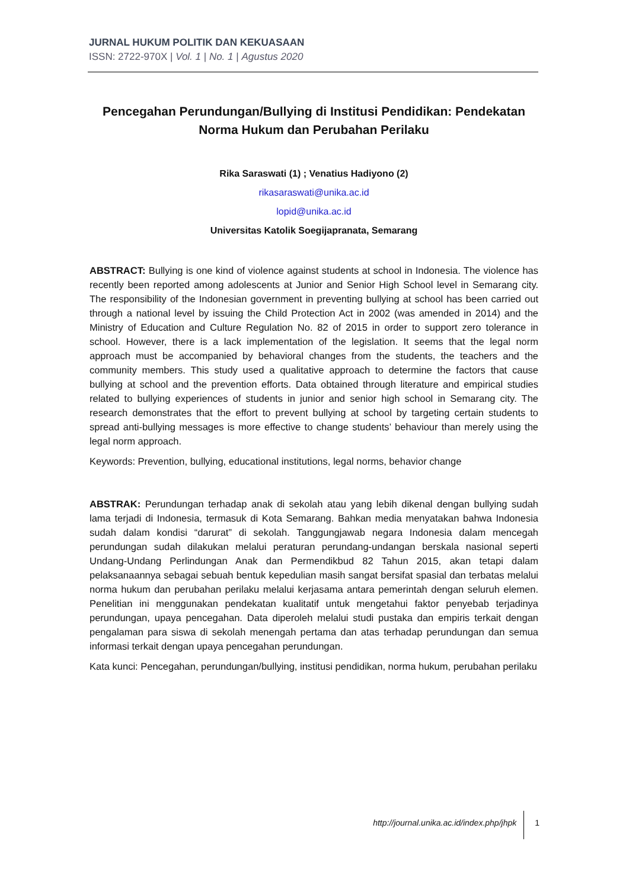JURNAL HUKUM POLITIK DAN KEKUASAAN
ISSN: 2722-970X | Vol. 1 | No. 1 | Agustus 2020
Pencegahan Perundungan/Bullying di Institusi Pendidikan: Pendekatan Norma Hukum dan Perubahan Perilaku
Rika Saraswati (1) ; Venatius Hadiyono (2)
rikasaraswati@unika.ac.id
lopid@unika.ac.id
Universitas Katolik Soegijapranata, Semarang
ABSTRACT: Bullying is one kind of violence against students at school in Indonesia. The violence has recently been reported among adolescents at Junior and Senior High School level in Semarang city. The responsibility of the Indonesian government in preventing bullying at school has been carried out through a national level by issuing the Child Protection Act in 2002 (was amended in 2014) and the Ministry of Education and Culture Regulation No. 82 of 2015 in order to support zero tolerance in school. However, there is a lack implementation of the legislation. It seems that the legal norm approach must be accompanied by behavioral changes from the students, the teachers and the community members. This study used a qualitative approach to determine the factors that cause bullying at school and the prevention efforts. Data obtained through literature and empirical studies related to bullying experiences of students in junior and senior high school in Semarang city. The research demonstrates that the effort to prevent bullying at school by targeting certain students to spread anti-bullying messages is more effective to change students’ behaviour than merely using the legal norm approach.
Keywords: Prevention, bullying, educational institutions, legal norms, behavior change
ABSTRAK: Perundungan terhadap anak di sekolah atau yang lebih dikenal dengan bullying sudah lama terjadi di Indonesia, termasuk di Kota Semarang. Bahkan media menyatakan bahwa Indonesia sudah dalam kondisi “darurat” di sekolah. Tanggungjawab negara Indonesia dalam mencegah perundungan sudah dilakukan melalui peraturan perundang-undangan berskala nasional seperti Undang-Undang Perlindungan Anak dan Permendikbud 82 Tahun 2015, akan tetapi dalam pelaksanaannya sebagai sebuah bentuk kepedulian masih sangat bersifat spasial dan terbatas melalui norma hukum dan perubahan perilaku melalui kerjasama antara pemerintah dengan seluruh elemen. Penelitian ini menggunakan pendekatan kualitatif untuk mengetahui faktor penyebab terjadinya perundungan, upaya pencegahan. Data diperoleh melalui studi pustaka dan empiris terkait dengan pengalaman para siswa di sekolah menengah pertama dan atas terhadap perundungan dan semua informasi terkait dengan upaya pencegahan perundungan.
Kata kunci: Pencegahan, perundungan/bullying, institusi pendidikan, norma hukum, perubahan perilaku
http://journal.unika.ac.id/index.php/jhpk 1